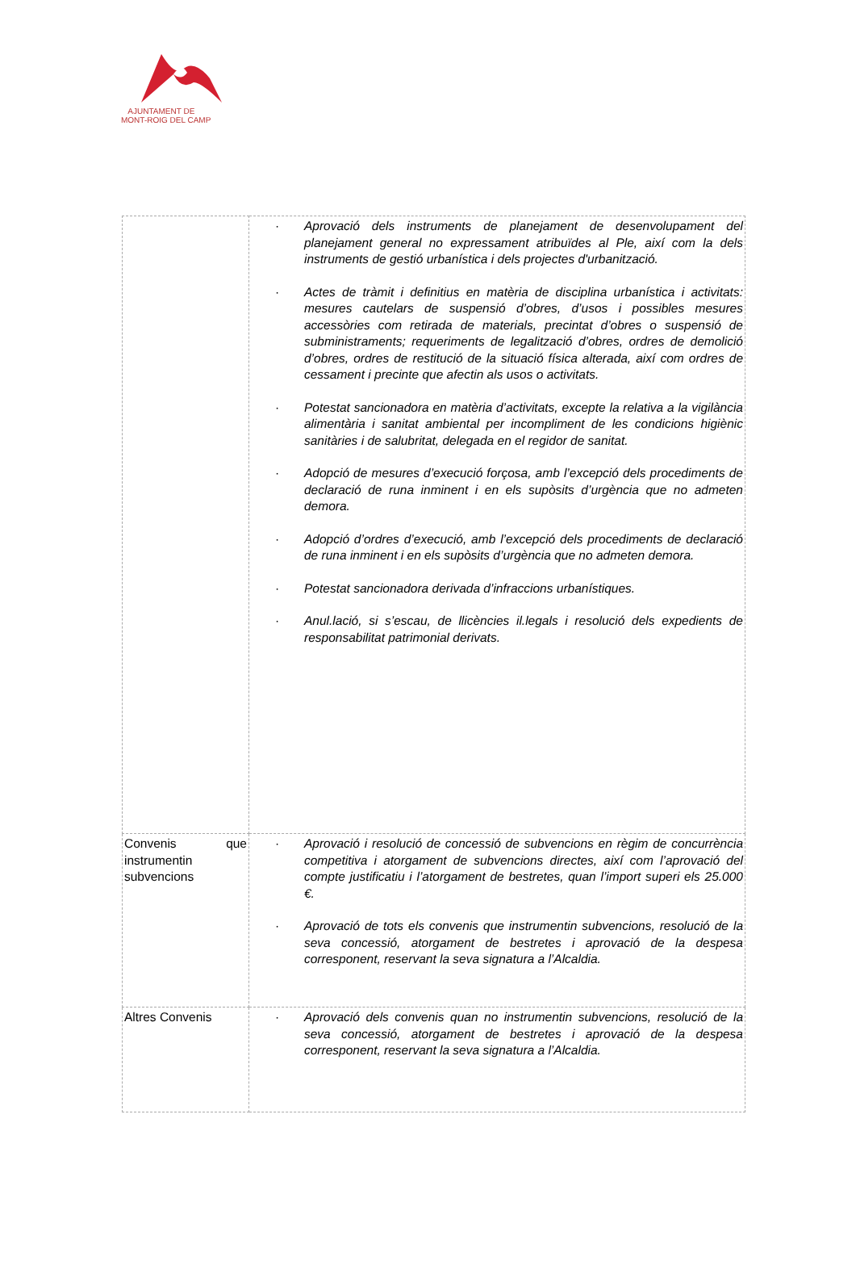AJUNTAMENT DE
MONT-ROIG DEL CAMP
| | · Aprovació dels instruments de planejament de desenvolupament del planejament general no expressament atribuïdes al Ple, així com la dels instruments de gestió urbanística i dels projectes d'urbanització. · Actes de tràmit i definitius en matèria de disciplina urbanística i activitats: mesures cautelars de suspensió d’obres, d’usos i possibles mesures accessòries com retirada de materials, precintat d’obres o suspensió de subministraments; requeriments de legalització d’obres, ordres de demolició d’obres, ordres de restitució de la situació física alterada, així com ordres de cessament i precinte que afectin als usos o activitats. · Potestat sancionadora en matèria d’activitats, excepte la relativa a la vigilància alimentària i sanitat ambiental per incompliment de les condicions higiènic sanitàries i de salubritat, delegada en el regidor de sanitat. · Adopció de mesures d’execució forçosa, amb l’excepció dels procediments de declaració de runa inminent i en els supòsits d’urgència que no admeten demora. · Adopció d’ordres d’execució, amb l’excepció dels procediments de declaració de runa inminent i en els supòsits d’urgència que no admeten demora. · Potestat sancionadora derivada d’infraccions urbanístiques. · Anul.lació, si s’escau, de llicències il.legals i resolució dels expedients de responsabilitat patrimonial derivats. |
| Convenis que instrumentin subvencions | · Aprovació i resolució de concessió de subvencions en règim de concurrència competitiva i atorgament de subvencions directes, així com l’aprovació del compte justificatiu i l’atorgament de bestretes, quan l’import superi els 25.000 €. · Aprovació de tots els convenis que instrumentin subvencions, resolució de la seva concessió, atorgament de bestretes i aprovació de la despesa corresponent, reservant la seva signatura a l’Alcaldia. |
| Altres Convenis | · Aprovació dels convenis quan no instrumentin subvencions, resolució de la seva concessió, atorgament de bestretes i aprovació de la despesa corresponent, reservant la seva signatura a l’Alcaldia. |